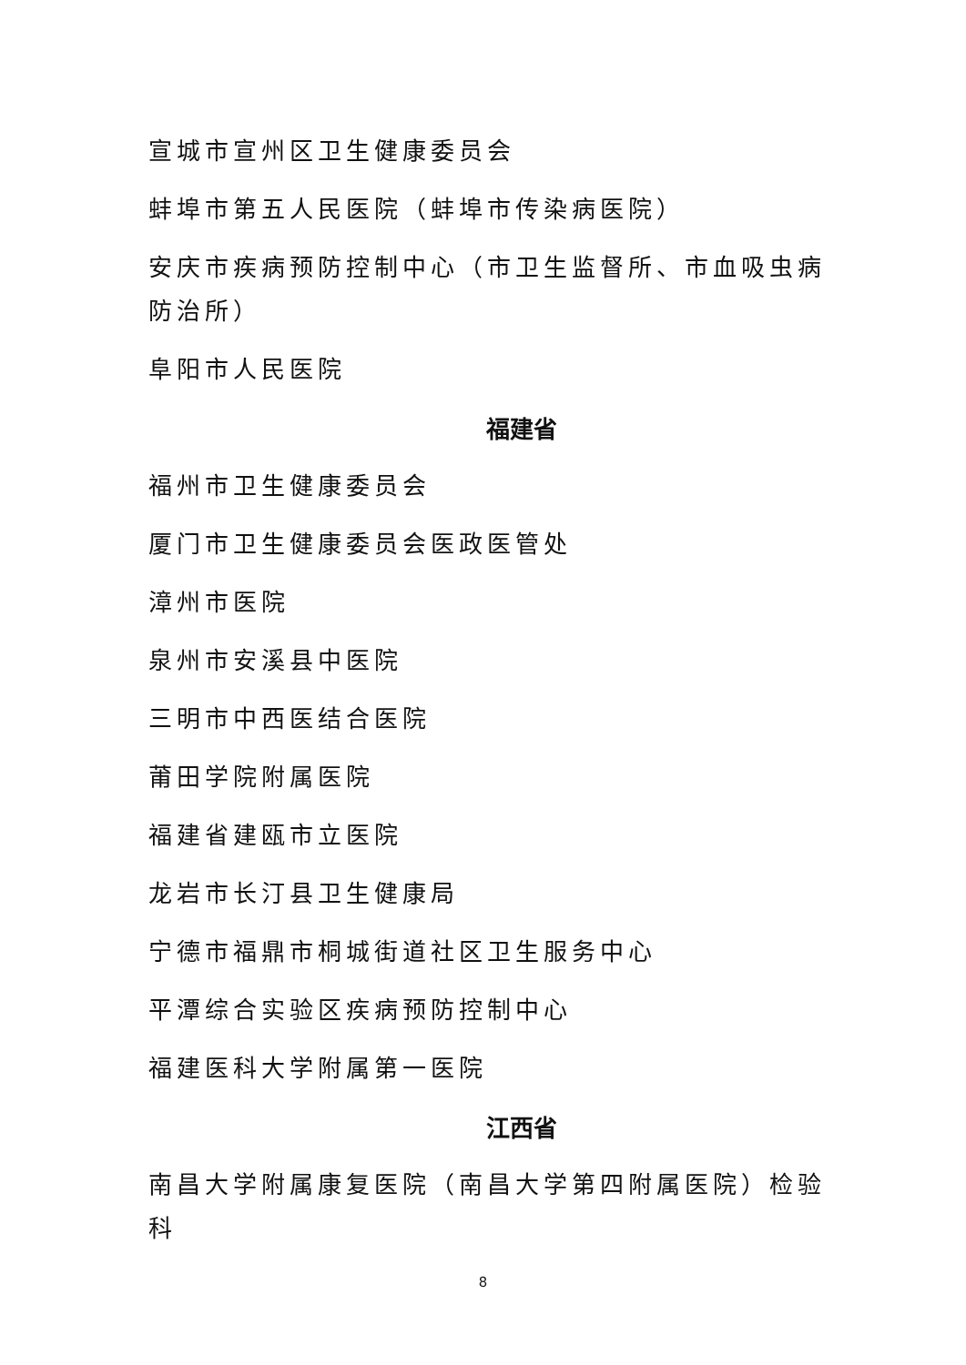宣城市宣州区卫生健康委员会
蚌埠市第五人民医院（蚌埠市传染病医院）
安庆市疾病预防控制中心（市卫生监督所、市血吸虫病防治所）
阜阳市人民医院
福建省
福州市卫生健康委员会
厦门市卫生健康委员会医政医管处
漳州市医院
泉州市安溪县中医院
三明市中西医结合医院
莆田学院附属医院
福建省建瓯市立医院
龙岩市长汀县卫生健康局
宁德市福鼎市桐城街道社区卫生服务中心
平潭综合实验区疾病预防控制中心
福建医科大学附属第一医院
江西省
南昌大学附属康复医院（南昌大学第四附属医院）检验科
8